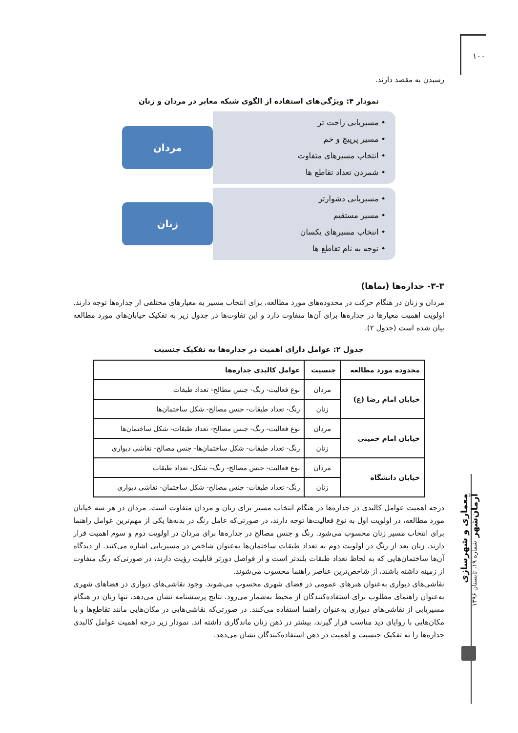۱۰۰
رسیدن به مقصد دارند.
نمودار ۴: ویژگی‌های استفاده از الگوی شبکه معابر در مردان و زنان
• مسیریابی راحت تر
• مسیر پرپیچ و خم
• انتخاب مسیرهای متفاوت
• شمردن تعداد تقاطع ها
مردان
• مسیریابی دشوارتر
• مسیر مستقیم
• انتخاب مسیرهای یکسان
• توجه به نام تقاطع ها
زنان
۳-۳- جداره‌ها (نماها)
مردان و زنان در هنگام حرکت در محدوده‌های مورد مطالعه، برای انتخاب مسیر به معیارهای مختلفی از جداره‌ها توجه دارند. اولویت اهمیت معیارها در جداره‌ها برای آن‌ها متفاوت دارد و این تفاوت‌ها در جدول زیر به تفکیک خیابان‌های مورد مطالعه بیان شده است (جدول ۲).
جدول ۲: عوامل دارای اهمیت در جداره‌ها به تفکیک جنسیت
| محدوده مورد مطالعه | جنسیت | عوامل کالبدی جداره‌ها |
| --- | --- | --- |
| خیابان امام رضا (ع) | مردان | نوع فعالیت- رنگ- جنس مطالح- تعداد طبقات |
| | زنان | رنگ- تعداد طبقات- جنس مصالح- شکل ساختمان‌ها |
| خیابان امام خمینی | مردان | نوع فعالیت- رنگ- جنس مصالح- تعداد طبقات- شکل ساختمان‌ها |
| | زنان | رنگ- تعداد طبقات- شکل ساختمان‌ها- جنس مصالح- نقاشی دیواری |
| خیابان دانشگاه | مردان | نوع فعالیت- جنس مصالح- رنگ– شکل- تعداد طبقات |
| | زنان | رنگ- تعداد طبقات- جنس مصالح- شکل ساختمان- نقاشی دیواری |
درجه اهمیت عوامل کالبدی در جداره‌ها در هنگام انتخاب مسیر برای زنان و مردان متفاوت است. مردان در هر سه خیابان مورد مطالعه، در اولویت اول به نوع فعالیت‌ها توجه دارند، در صورتی‌که عامل رنگ در بدنه‌ها یکی از مهم‌ترین عوامل راهنما برای انتخاب مسیر زنان محسوب می‌شود. رنگ و جنس مصالح در جداره‌ها برای مردان در اولویت دوم و سوم اهمیت قرار دارند. زنان بعد از رنگ در اولویت دوم به تعداد طبقات ساختمان‌ها به‌عنوان شاخص در مسیریابی اشاره می‌کنند. از دیدگاه آن‌ها ساختمان‌هایی که به لحاظ تعداد طبقات بلندتر است و از فواصل دورتر قابلیت رؤیت دارند، در صورتی‌که رنگ متفاوت از زمینه داشته باشند، از شاخص‌ترین عناصر راهنما محسوب می‌شوند.
نقاشی‌های دیواری به‌عنوان هنرهای عمومی در فضای شهری محسوب می‌شوند. وجود نقاشی‌های دیواری در فضاهای شهری به‌عنوان راهنمای مطلوب برای استفاده‌کنندگان از محیط به‌شمار می‌رود. نتایج پرسشنامه نشان می‌دهد، تنها زنان در هنگام مسیریابی از نقاشی‌های دیواری به‌عنوان راهنما استفاده می‌کنند. در صورتی‌که نقاشی‌هایی در مکان‌هایی مانند تقاطع‌ها و یا مکان‌هایی با زوایای دید مناسب قرار گیرند، بیشتر در ذهن زنان ماندگاری داشته اند. نمودار زیر درجه اهمیت عوامل کالبدی جداره‌ها را به تفکیک جنسیت و اهمیت در ذهن استفاده‌کنندگان نشان می‌دهد.
معماری و شهرسازی آرمان‌شهر شماره ۱۹، تابستان ۱۳۹۶